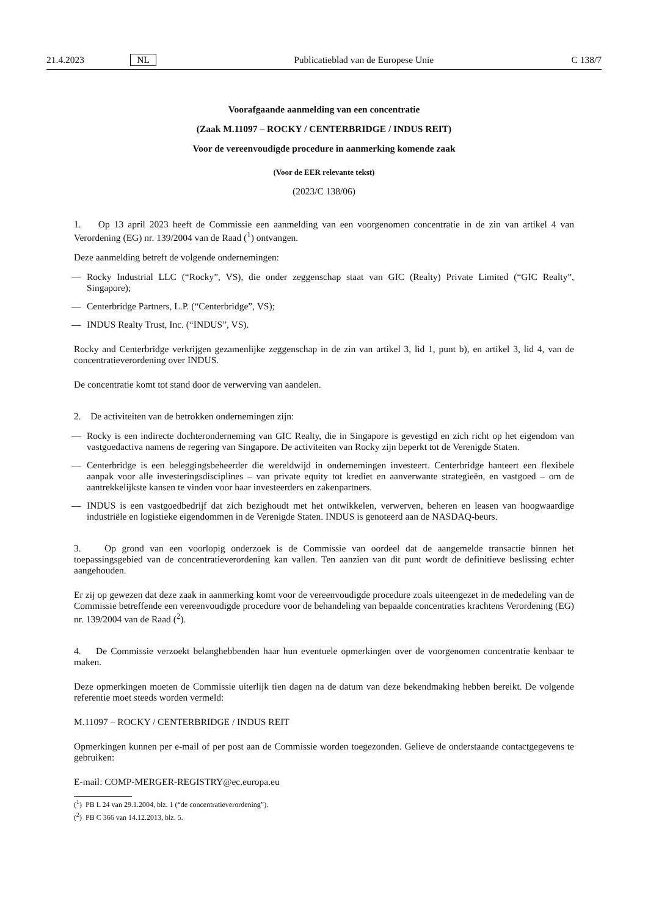21.4.2023 NL Publicatieblad van de Europese Unie C 138/7
Voorafgaande aanmelding van een concentratie
(Zaak M.11097 – ROCKY / CENTERBRIDGE / INDUS REIT)
Voor de vereenvoudigde procedure in aanmerking komende zaak
(Voor de EER relevante tekst)
(2023/C 138/06)
1. Op 13 april 2023 heeft de Commissie een aanmelding van een voorgenomen concentratie in de zin van artikel 4 van Verordening (EG) nr. 139/2004 van de Raad (<sup>1</sup>) ontvangen.
Deze aanmelding betreft de volgende ondernemingen:
— Rocky Industrial LLC (“Rocky”, VS), die onder zeggenschap staat van GIC (Realty) Private Limited (“GIC Realty”, Singapore);
— Centerbridge Partners, L.P. (“Centerbridge”, VS);
— INDUS Realty Trust, Inc. (“INDUS”, VS).
Rocky and Centerbridge verkrijgen gezamenlijke zeggenschap in de zin van artikel 3, lid 1, punt b), en artikel 3, lid 4, van de concentratieverordening over INDUS.
De concentratie komt tot stand door de verwerving van aandelen.
2. De activiteiten van de betrokken ondernemingen zijn:
— Rocky is een indirecte dochteronderneming van GIC Realty, die in Singapore is gevestigd en zich richt op het eigendom van vastgoedactiva namens de regering van Singapore. De activiteiten van Rocky zijn beperkt tot de Verenigde Staten.
— Centerbridge is een beleggingsbeheerder die wereldwijd in ondernemingen investeert. Centerbridge hanteert een flexibele aanpak voor alle investeringsdisciplines – van private equity tot krediet en aanverwante strategieën, en vastgoed – om de aantrekkelijkste kansen te vinden voor haar investeerders en zakenpartners.
— INDUS is een vastgoedbedrijf dat zich bezighoudt met het ontwikkelen, verwerven, beheren en leasen van hoogwaardige industriële en logistieke eigendommen in de Verenigde Staten. INDUS is genoteerd aan de NASDAQ-beurs.
3. Op grond van een voorlopig onderzoek is de Commissie van oordeel dat de aangemelde transactie binnen het toepassingsgebied van de concentratieverordening kan vallen. Ten aanzien van dit punt wordt de definitieve beslissing echter aangehouden.
Er zij op gewezen dat deze zaak in aanmerking komt voor de vereenvoudigde procedure zoals uiteengezet in de mededeling van de Commissie betreffende een vereenvoudigde procedure voor de behandeling van bepaalde concentraties krachtens Verordening (EG) nr. 139/2004 van de Raad (<sup>2</sup>).
4. De Commissie verzoekt belanghebbenden haar hun eventuele opmerkingen over de voorgenomen concentratie kenbaar te maken.
Deze opmerkingen moeten de Commissie uiterlijk tien dagen na de datum van deze bekendmaking hebben bereikt. De volgende referentie moet steeds worden vermeld:
M.11097 – ROCKY / CENTERBRIDGE / INDUS REIT
Opmerkingen kunnen per e-mail of per post aan de Commissie worden toegezonden. Gelieve de onderstaande contactgegevens te gebruiken:
E-mail: COMP-MERGER-REGISTRY@ec.europa.eu
(<sup>1</sup>) PB L 24 van 29.1.2004, blz. 1 (“de concentratieverordening”).
(<sup>2</sup>) PB C 366 van 14.12.2013, blz. 5.